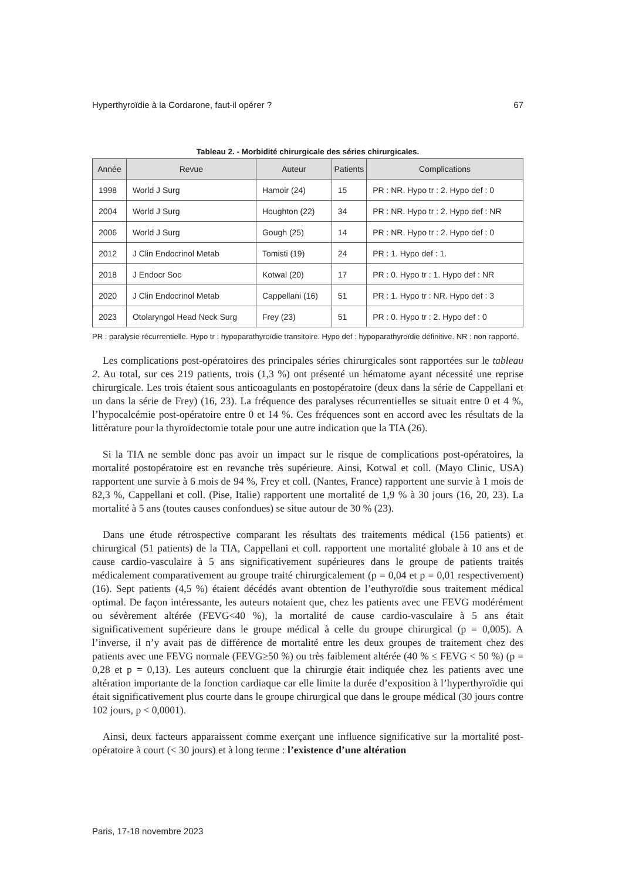Hyperthyroïdie à la Cordarone, faut-il opérer ? 67
Tableau 2. - Morbidité chirurgicale des séries chirurgicales.
| Année | Revue | Auteur | Patients | Complications |
| --- | --- | --- | --- | --- |
| 1998 | World J Surg | Hamoir (24) | 15 | PR : NR. Hypo tr : 2. Hypo def : 0 |
| 2004 | World J Surg | Houghton (22) | 34 | PR : NR. Hypo tr : 2. Hypo def : NR |
| 2006 | World J Surg | Gough (25) | 14 | PR : NR. Hypo tr : 2. Hypo def : 0 |
| 2012 | J Clin Endocrinol Metab | Tomisti (19) | 24 | PR : 1. Hypo def : 1. |
| 2018 | J Endocr Soc | Kotwal (20) | 17 | PR : 0. Hypo tr : 1. Hypo def : NR |
| 2020 | J Clin Endocrinol Metab | Cappellani (16) | 51 | PR : 1. Hypo tr : NR. Hypo def : 3 |
| 2023 | Otolaryngol Head Neck Surg | Frey (23) | 51 | PR : 0. Hypo tr : 2. Hypo def : 0 |
PR : paralysie récurrentielle. Hypo tr : hypoparathyroïdie transitoire. Hypo def : hypoparathyroïdie définitive. NR : non rapporté.
Les complications post-opératoires des principales séries chirurgicales sont rapportées sur le tableau 2. Au total, sur ces 219 patients, trois (1,3 %) ont présenté un hématome ayant nécessité une reprise chirurgicale. Les trois étaient sous anticoagulants en postopératoire (deux dans la série de Cappellani et un dans la série de Frey) (16, 23). La fréquence des paralyses récurrentielles se situait entre 0 et 4 %, l’hypocalcémie post-opératoire entre 0 et 14 %. Ces fréquences sont en accord avec les résultats de la littérature pour la thyroïdectomie totale pour une autre indication que la TIA (26).
Si la TIA ne semble donc pas avoir un impact sur le risque de complications post-opératoires, la mortalité postopératoire est en revanche très supérieure. Ainsi, Kotwal et coll. (Mayo Clinic, USA) rapportent une survie à 6 mois de 94 %, Frey et coll. (Nantes, France) rapportent une survie à 1 mois de 82,3 %, Cappellani et coll. (Pise, Italie) rapportent une mortalité de 1,9 % à 30 jours (16, 20, 23). La mortalité à 5 ans (toutes causes confondues) se situe autour de 30 % (23).
Dans une étude rétrospective comparant les résultats des traitements médical (156 patients) et chirurgical (51 patients) de la TIA, Cappellani et coll. rapportent une mortalité globale à 10 ans et de cause cardio-vasculaire à 5 ans significativement supérieures dans le groupe de patients traités médicalement comparativement au groupe traité chirurgicalement (p = 0,04 et p = 0,01 respectivement) (16). Sept patients (4,5 %) étaient décédés avant obtention de l’euthyroïdie sous traitement médical optimal. De façon intéressante, les auteurs notaient que, chez les patients avec une FEVG modérément ou sévèrement altérée (FEVG<40 %), la mortalité de cause cardio-vasculaire à 5 ans était significativement supérieure dans le groupe médical à celle du groupe chirurgical (p = 0,005). A l’inverse, il n’y avait pas de différence de mortalité entre les deux groupes de traitement chez des patients avec une FEVG normale (FEVG≥50 %) ou très faiblement altérée (40 % ≤ FEVG < 50 %) (p = 0,28 et p = 0,13). Les auteurs concluent que la chirurgie était indiquée chez les patients avec une altération importante de la fonction cardiaque car elle limite la durée d’exposition à l’hyperthyroïdie qui était significativement plus courte dans le groupe chirurgical que dans le groupe médical (30 jours contre 102 jours, p < 0,0001).
Ainsi, deux facteurs apparaissent comme exerçant une influence significative sur la mortalité post-opératoire à court (< 30 jours) et à long terme : l’existence d’une altération
Paris, 17-18 novembre 2023